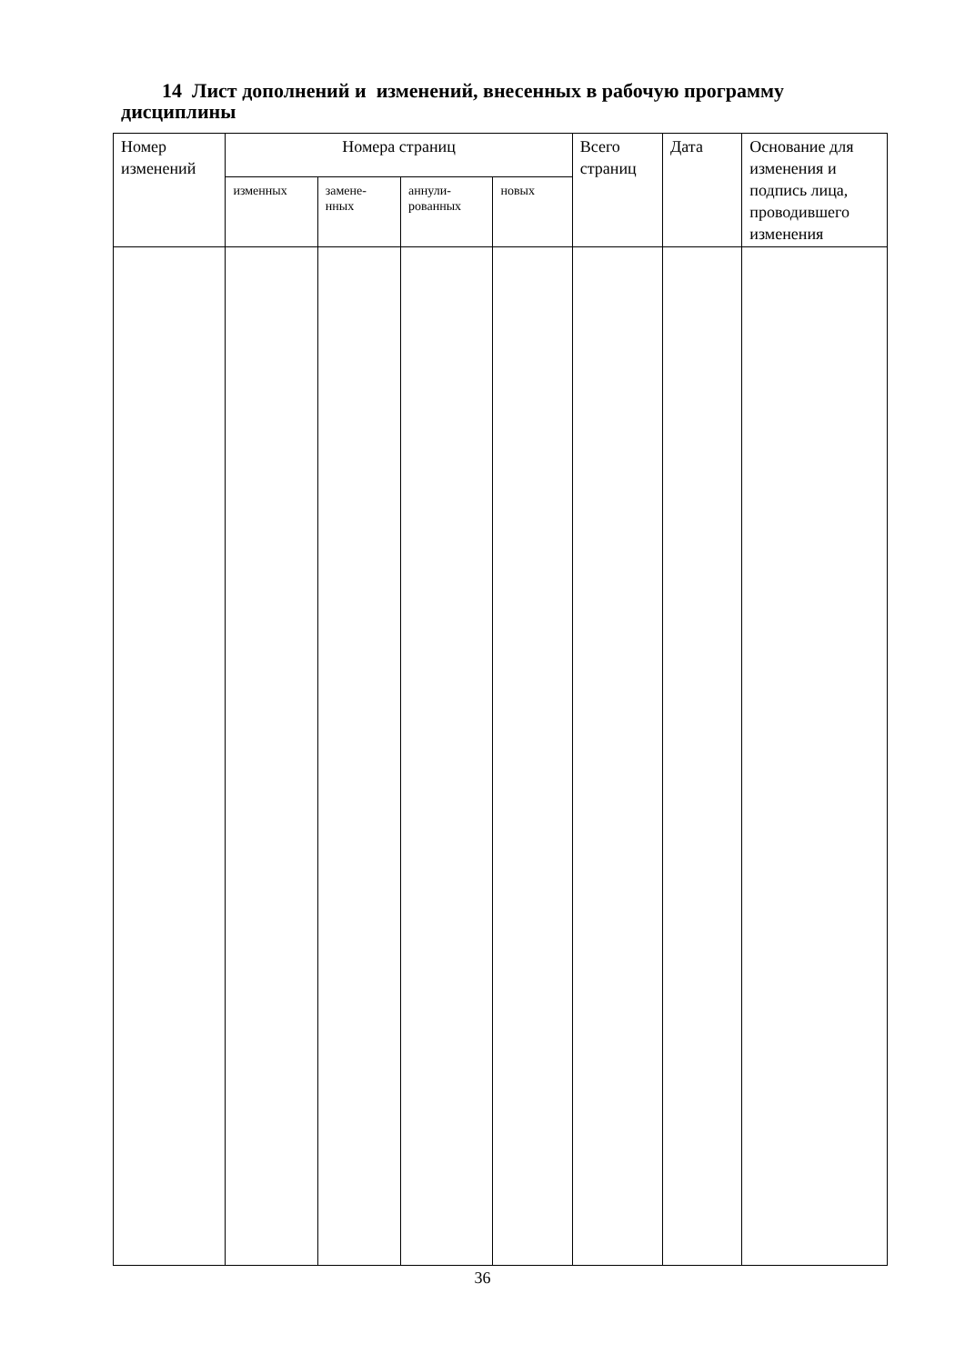14 Лист дополнений и изменений, внесенных в рабочую программу дисциплины
| Номер изменений | Номера страниц | | | | Всего страниц | Дата | Основание для изменения и подпись лица, проводившего изменения |
| --- | --- | --- | --- | --- | --- | --- | --- |
| | изменных | замене- нных | аннули- рованных | новых | | | |
36